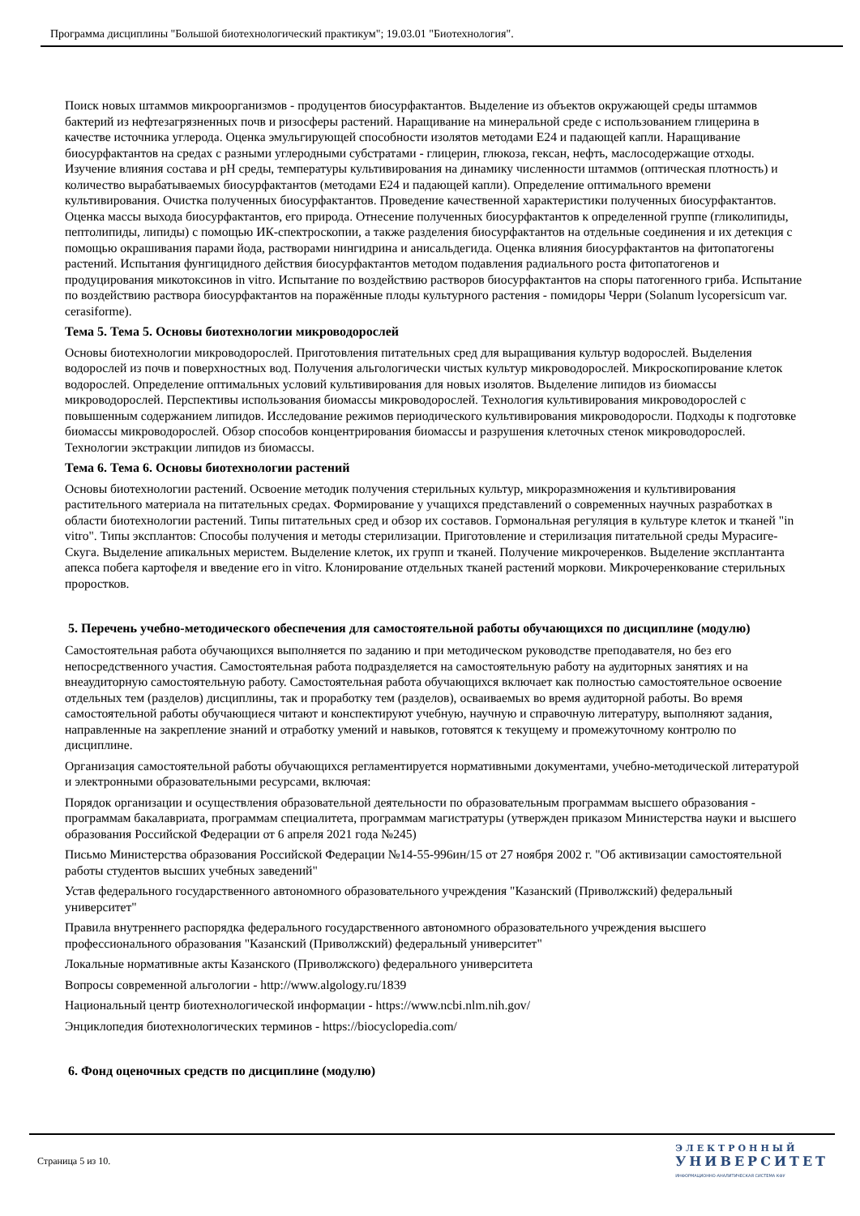Программа дисциплины "Большой биотехнологический практикум"; 19.03.01 "Биотехнология".
Поиск новых штаммов микроорганизмов - продуцентов биосурфактантов. Выделение из объектов окружающей среды штаммов бактерий из нефтезагрязненных почв и ризосферы растений. Наращивание на минеральной среде с использованием глицерина в качестве источника углерода. Оценка эмульгирующей способности изолятов методами Е24 и падающей капли. Наращивание биосурфактантов на средах с разными углеродными субстратами - глицерин, глюкоза, гексан, нефть, маслосодержащие отходы. Изучение влияния состава и pH среды, температуры культивирования на динамику численности штаммов (оптическая плотность) и количество вырабатываемых биосурфактантов (методами Е24 и падающей капли). Определение оптимального времени культивирования. Очистка полученных биосурфактантов. Проведение качественной характеристики полученных биосурфактантов. Оценка массы выхода биосурфактантов, его природа. Отнесение полученных биосурфактантов к определенной группе (гликолипиды, пептолипиды, липиды) с помощью ИК-спектроскопии, а также разделения биосурфактантов на отдельные соединения и их детекция с помощью окрашивания парами йода, растворами нингидрина и анисальдегида. Оценка влияния биосурфактантов на фитопатогены растений. Испытания фунгицидного действия биосурфактантов методом подавления радиального роста фитопатогенов и продуцирования микотоксинов in vitro. Испытание по воздействию растворов биосурфактантов на споры патогенного гриба. Испытание по воздействию раствора биосурфактантов на поражённые плоды культурного растения - помидоры Черри (Solanum lycopersicum var. cerasiforme).
Тема 5. Тема 5. Основы биотехнологии микроводорослей
Основы биотехнологии микроводорослей. Приготовления питательных сред для выращивания культур водорослей. Выделения водорослей из почв и поверхностных вод. Получения альгологически чистых культур микроводорослей. Микроскопирование клеток водорослей. Определение оптимальных условий культивирования для новых изолятов. Выделение липидов из биомассы микроводорослей. Перспективы использования биомассы микроводорослей. Технология культивирования микроводорослей с повышенным содержанием липидов. Исследование режимов периодического культивирования микроводоросли. Подходы к подготовке биомассы микроводорослей. Обзор способов концентрирования биомассы и разрушения клеточных стенок микроводорослей. Технологии экстракции липидов из биомассы.
Тема 6. Тема 6. Основы биотехнологии растений
Основы биотехнологии растений. Освоение методик получения стерильных культур, микроразмножения и культивирования растительного материала на питательных средах. Формирование у учащихся представлений о современных научных разработках в области биотехнологии растений. Типы питательных сред и обзор их составов. Гормональная регуляция в культуре клеток и тканей "in vitro". Типы эксплантов: Способы получения и методы стерилизации. Приготовление и стерилизация питательной среды Мурасиге-Скуга. Выделение апикальных меристем. Выделение клеток, их групп и тканей. Получение микрочеренков. Выделение эксплантанта апекса побега картофеля и введение его in vitro. Клонирование отдельных тканей растений моркови. Микрочеренкование стерильных проростков.
5. Перечень учебно-методического обеспечения для самостоятельной работы обучающихся по дисциплине (модулю)
Самостоятельная работа обучающихся выполняется по заданию и при методическом руководстве преподавателя, но без его непосредственного участия. Самостоятельная работа подразделяется на самостоятельную работу на аудиторных занятиях и на внеаудиторную самостоятельную работу. Самостоятельная работа обучающихся включает как полностью самостоятельное освоение отдельных тем (разделов) дисциплины, так и проработку тем (разделов), осваиваемых во время аудиторной работы. Во время самостоятельной работы обучающиеся читают и конспектируют учебную, научную и справочную литературу, выполняют задания, направленные на закрепление знаний и отработку умений и навыков, готовятся к текущему и промежуточному контролю по дисциплине.
Организация самостоятельной работы обучающихся регламентируется нормативными документами, учебно-методической литературой и электронными образовательными ресурсами, включая:
Порядок организации и осуществления образовательной деятельности по образовательным программам высшего образования - программам бакалавриата, программам специалитета, программам магистратуры (утвержден приказом Министерства науки и высшего образования Российской Федерации от 6 апреля 2021 года №245)
Письмо Министерства образования Российской Федерации №14-55-996ин/15 от 27 ноября 2002 г. "Об активизации самостоятельной работы студентов высших учебных заведений"
Устав федерального государственного автономного образовательного учреждения "Казанский (Приволжский) федеральный университет"
Правила внутреннего распорядка федерального государственного автономного образовательного учреждения высшего профессионального образования "Казанский (Приволжский) федеральный университет"
Локальные нормативные акты Казанского (Приволжского) федерального университета
Вопросы современной альгологии - http://www.algology.ru/1839
Национальный центр биотехнологической информации - https://www.ncbi.nlm.nih.gov/
Энциклопедия биотехнологических терминов - https://biocyclopedia.com/
6. Фонд оценочных средств по дисциплине (модулю)
Страница 5 из 10.
ЭЛЕКТРОННЫЙ
УНИВЕРСИТЕТ
ИНФОРМАЦИОННО-АНАЛИТИЧЕСКАЯ СИСТЕМА КФУ